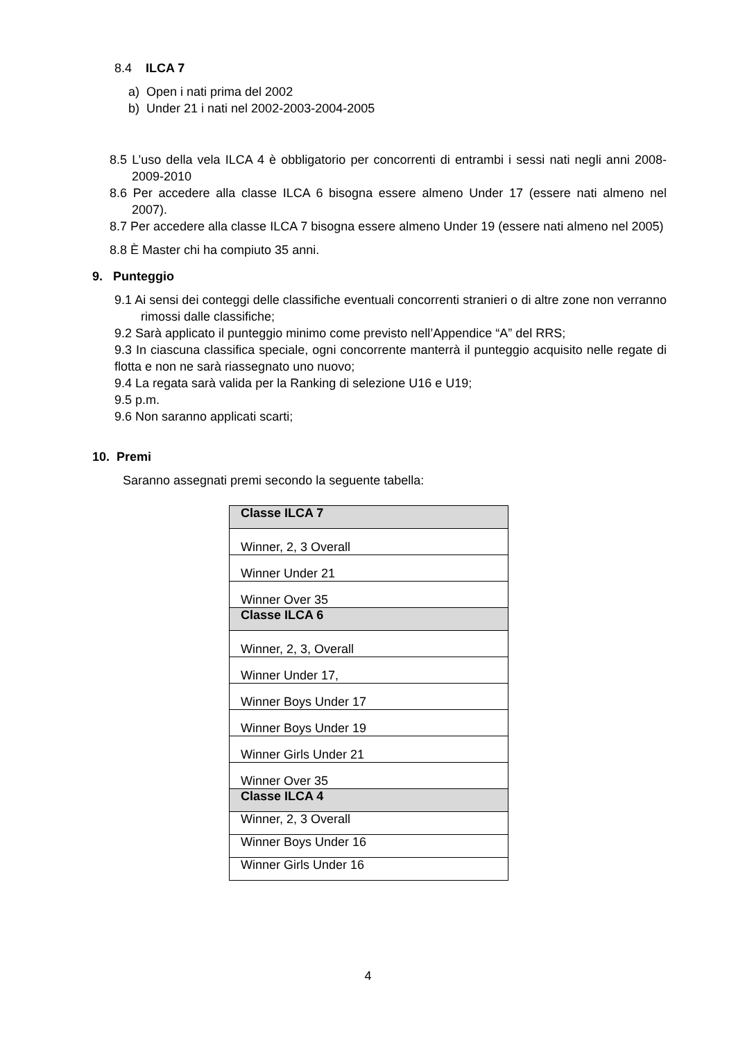8.4 ILCA 7
a) Open i nati prima del 2002
b) Under 21 i nati nel 2002-2003-2004-2005
8.5 L’uso della vela ILCA 4 è obbligatorio per concorrenti di entrambi i sessi nati negli anni 2008-2009-2010
8.6 Per accedere alla classe ILCA 6 bisogna essere almeno Under 17 (essere nati almeno nel 2007).
8.7 Per accedere alla classe ILCA 7 bisogna essere almeno Under 19 (essere nati almeno nel 2005)
8.8 È Master chi ha compiuto 35 anni.
9. Punteggio
9.1 Ai sensi dei conteggi delle classifiche eventuali concorrenti stranieri o di altre zone non verranno rimossi dalle classifiche;
9.2 Sarà applicato il punteggio minimo come previsto nell’Appendice “A” del RRS;
9.3 In ciascuna classifica speciale, ogni concorrente manterrà il punteggio acquisito nelle regate di flotta e non ne sarà riassegnato uno nuovo;
9.4 La regata sarà valida per la Ranking di selezione U16 e U19;
9.5 p.m.
9.6 Non saranno applicati scarti;
10. Premi
Saranno assegnati premi secondo la seguente tabella:
| Classe ILCA 7 |
| Winner, 2, 3 Overall |
| Winner Under 21 |
| Winner Over 35 |
| Classe ILCA 6 |
| Winner, 2, 3, Overall |
| Winner Under 17, |
| Winner Boys Under 17 |
| Winner Boys Under 19 |
| Winner Girls Under 21 |
| Winner Over 35 |
| Classe ILCA 4 |
| Winner, 2, 3 Overall |
| Winner Boys Under 16 |
| Winner Girls Under 16 |
4